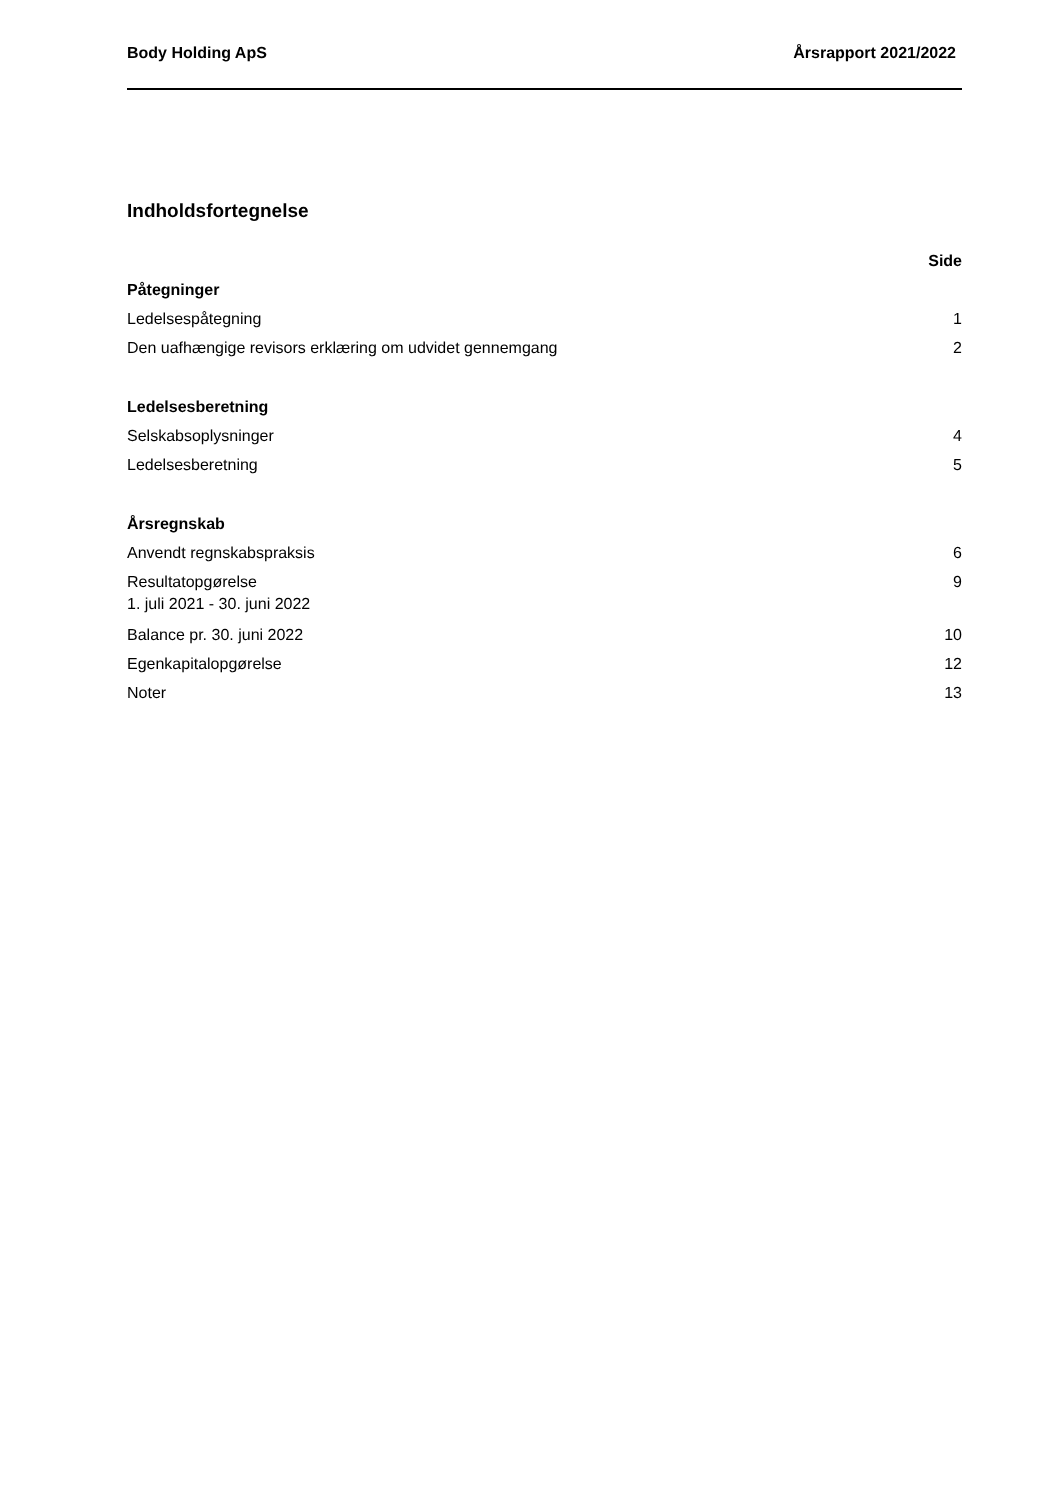Body Holding ApS Årsrapport 2021/2022
Indholdsfortegnelse
| | Side |
| --- | --- |
| Påtegninger | |
| Ledelsespåtegning | 1 |
| Den uafhængige revisors erklæring om udvidet gennemgang | 2 |
| Ledelsesberetning | |
| Selskabsoplysninger | 4 |
| Ledelsesberetning | 5 |
| Årsregnskab | |
| Anvendt regnskabspraksis | 6 |
| Resultatopgørelse 1. juli 2021 - 30. juni 2022 | 9 |
| Balance pr. 30. juni 2022 | 10 |
| Egenkapitalopgørelse | 12 |
| Noter | 13 |